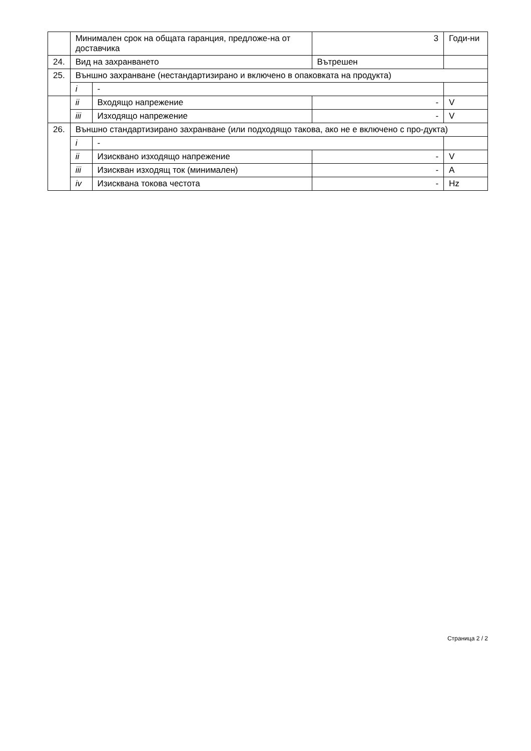| | Минимален срок на общата гаранция, предложе-на от доставчика | | 3 | Годи-ни |
| 24. | Вид на захранването | | Вътрешен | |
| 25. | Външно захранване (нестандартизирано и включено в опаковката на продукта) | | | |
| | i | - | | |
| | ii | Входящо напрежение | - | V |
| | iii | Изходящо напрежение | - | V |
| 26. | Външно стандартизирано захранване (или подходящо такова, ако не е включено с про-дукта) | | | |
| | i | - | | |
| | ii | Изисквано изходящо напрежение | - | V |
| | iii | Изискван изходящ ток (минимален) | - | A |
| | iv | Изисквана токова честота | - | Hz |
Страница 2 / 2